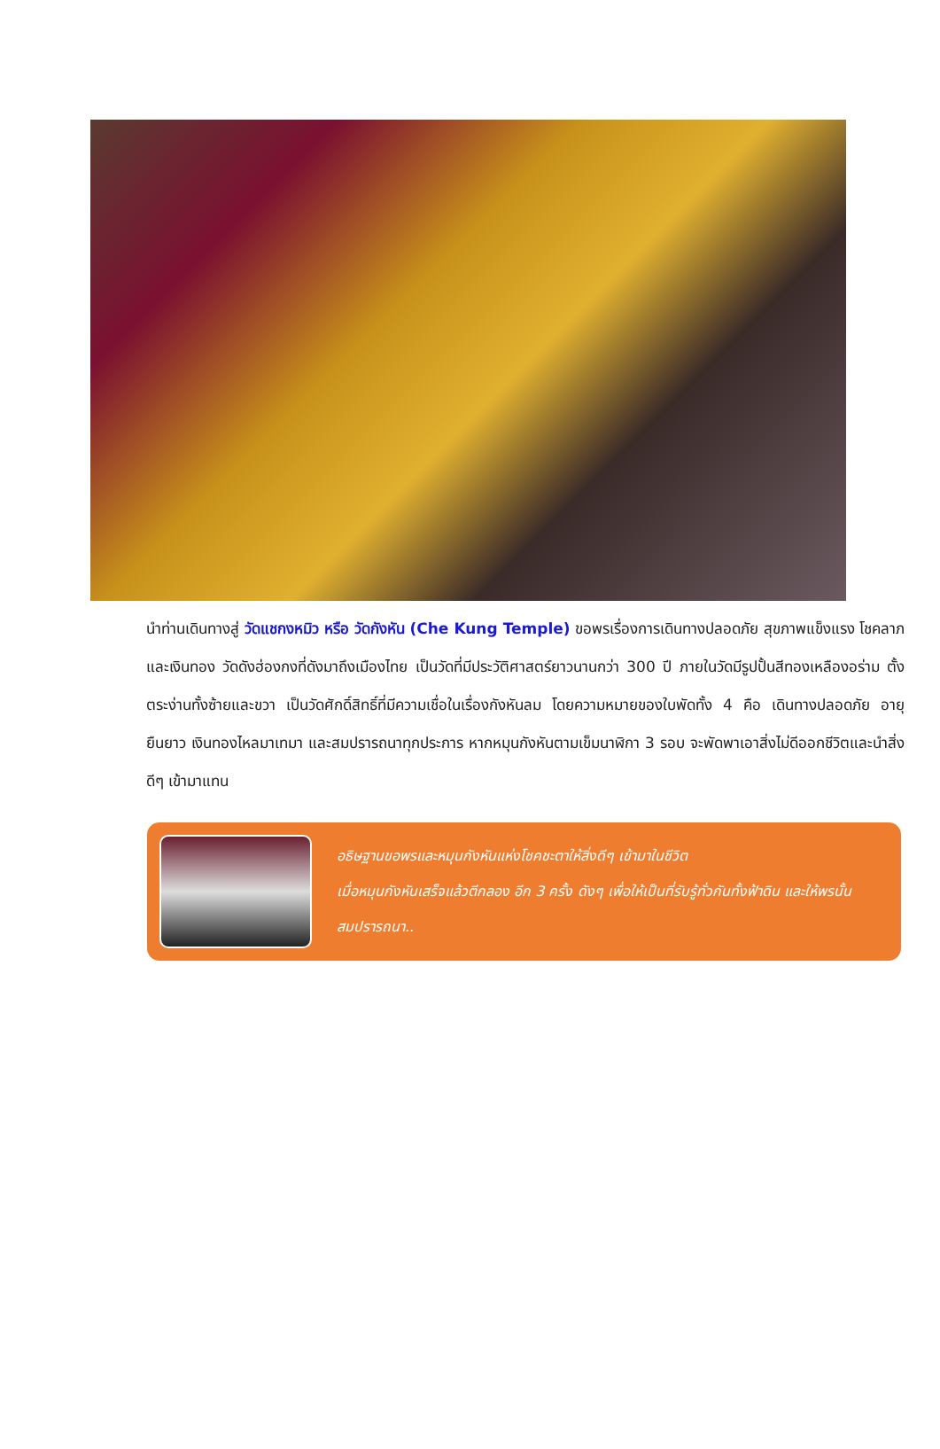นำท่านเดินทางสู่ วัดแชกงหมิว หรือ วัดกังหัน (Che Kung Temple) ขอพรเรื่องการเดินทางปลอดภัย สุขภาพแข็งแรง โชคลาภ และเงินทอง วัดดังฮ่องกงที่ดังมาถึงเมืองไทย เป็นวัดที่มีประวัติศาสตร์ยาวนานกว่า 300 ปี ภายในวัดมีรูปปั้นสีทองเหลืองอร่าม ตั้งตระง่านทั้งซ้ายและขวา เป็นวัดศักดิ์สิทธิ์ที่มีความเชื่อในเรื่องกังหันลม โดยความหมายของใบพัดทั้ง 4 คือ เดินทางปลอดภัย อายุยืนยาว เงินทองไหลมาเทมา และสมปรารถนาทุกประการ หากหมุนกังหันตามเข็มนาฬิกา 3 รอบ จะพัดพาเอาสิ่งไม่ดีออกชีวิตและนำสิ่งดีๆ เข้ามาแทน
อธิษฐานขอพรและหมุนกังหันแห่งโชคชะตาให้สิ่งดีๆ เข้ามาในชีวิต
เมื่อหมุนกังหันเสร็จแล้วตีกลอง อีก 3 ครั้ง ดังๆ เพื่อให้เป็นที่รับรู้ทั่วกันทั้งฟ้าดิน และให้พรนั้นสมปรารถนา..